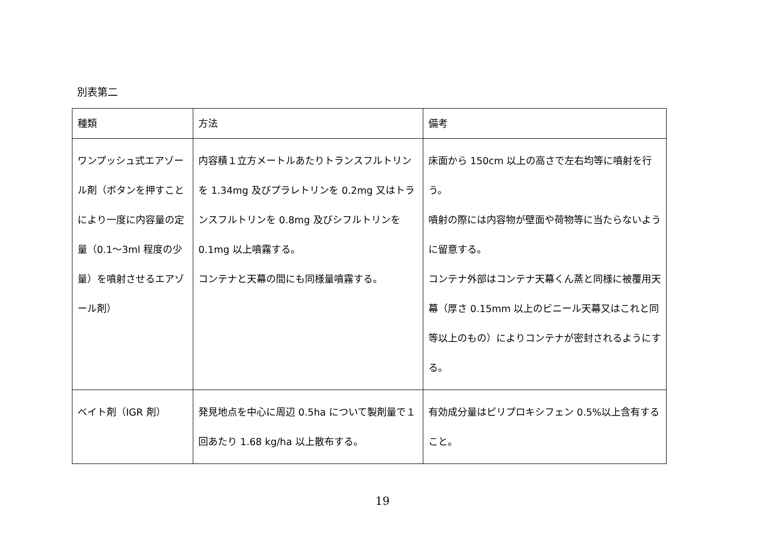別表第二
| 種類 | 方法 | 備考 |
| --- | --- | --- |
| ワンプッシュ式エアゾール剤（ボタンを押すことにより一度に内容量の定量（0.1～3ml 程度の少量）を噴射させるエアゾール剤） | 内容積１立方メートルあたりトランスフルトリンを 1.34mg 及びプラレトリンを 0.2mg 又はトランスフルトリンを 0.8mg 及びシフルトリンを 0.1mg 以上噴霧する。 コンテナと天幕の間にも同様量噴霧する。 | 床面から 150cm 以上の高さで左右均等に噴射を行う。 噴射の際には内容物が壁面や荷物等に当たらないように留意する。 コンテナ外部はコンテナ天幕くん蒸と同様に被覆用天幕（厚さ 0.15mm 以上のビニール天幕又はこれと同等以上のもの）によりコンテナが密封されるようにする。 |
| ベイト剤（IGR 剤） | 発見地点を中心に周辺 0.5ha について製剤量で１回あたり 1.68 kg/ha 以上散布する。 | 有効成分量はピリプロキシフェン 0.5%以上含有すること。 |
19